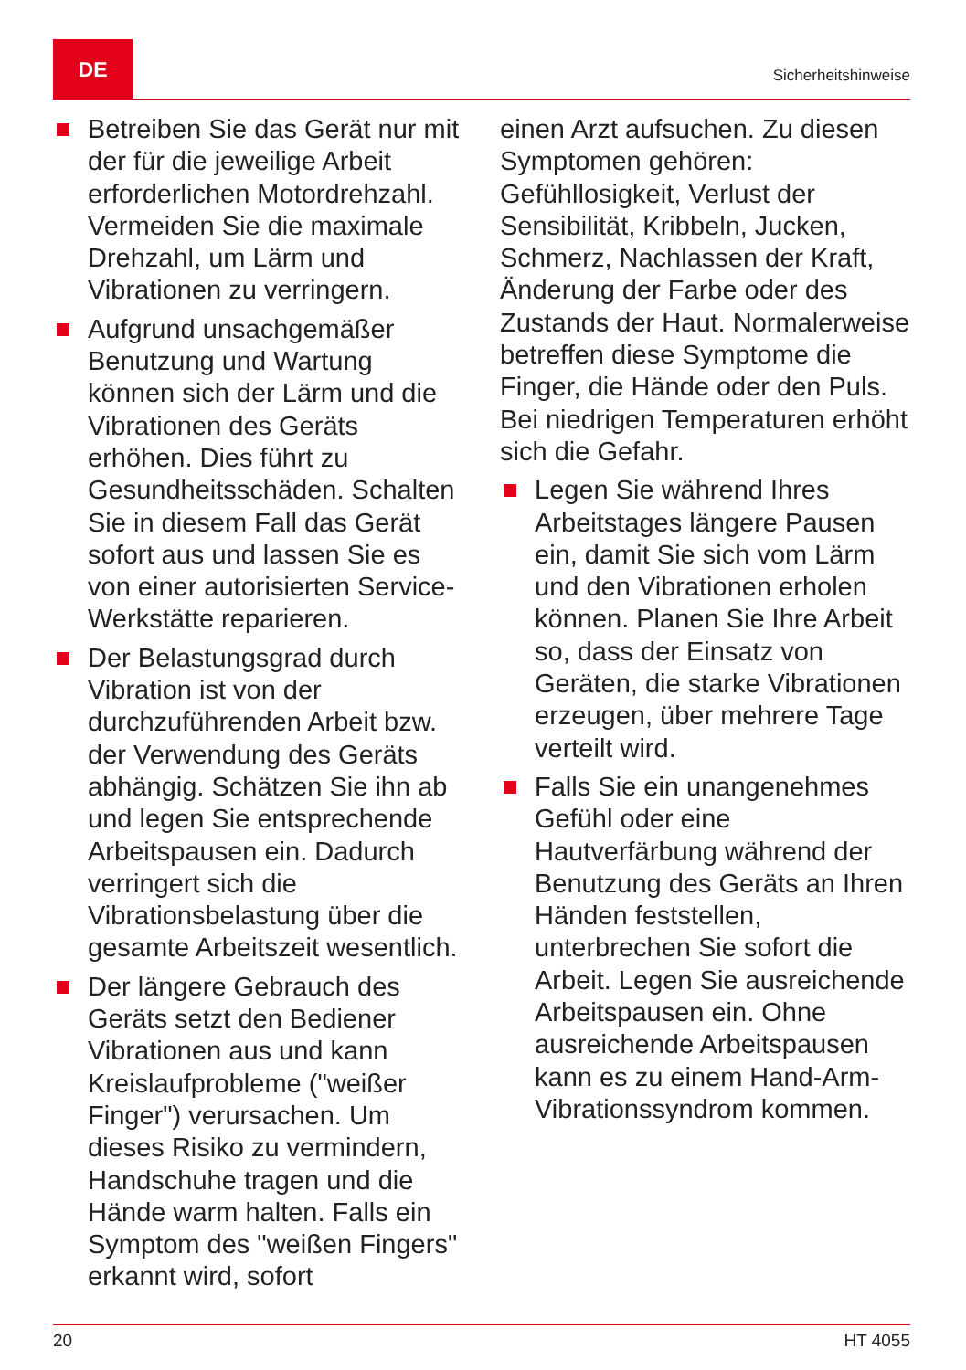DE
Sicherheitshinweise
Betreiben Sie das Gerät nur mit der für die jeweilige Arbeit erforderlichen Motordrehzahl. Vermeiden Sie die maximale Drehzahl, um Lärm und Vibrationen zu verringern.
Aufgrund unsachgemäßer Benutzung und Wartung können sich der Lärm und die Vibrationen des Geräts erhöhen. Dies führt zu Gesundheitsschäden. Schalten Sie in diesem Fall das Gerät sofort aus und lassen Sie es von einer autorisierten Service-Werkstätte reparieren.
Der Belastungsgrad durch Vibration ist von der durchzuführenden Arbeit bzw. der Verwendung des Geräts abhängig. Schätzen Sie ihn ab und legen Sie entsprechende Arbeitspausen ein. Dadurch verringert sich die Vibrationsbelastung über die gesamte Arbeitszeit wesentlich.
Der längere Gebrauch des Geräts setzt den Bediener Vibrationen aus und kann Kreislaufprobleme ("weißer Finger") verursachen. Um dieses Risiko zu vermindern, Handschuhe tragen und die Hände warm halten. Falls ein Symptom des "weißen Fingers" erkannt wird, sofort
einen Arzt aufsuchen. Zu diesen Symptomen gehören: Gefühllosigkeit, Verlust der Sensibilität, Kribbeln, Jucken, Schmerz, Nachlassen der Kraft, Änderung der Farbe oder des Zustands der Haut. Normalerweise betreffen diese Symptome die Finger, die Hände oder den Puls. Bei niedrigen Temperaturen erhöht sich die Gefahr.
Legen Sie während Ihres Arbeitstages längere Pausen ein, damit Sie sich vom Lärm und den Vibrationen erholen können. Planen Sie Ihre Arbeit so, dass der Einsatz von Geräten, die starke Vibrationen erzeugen, über mehrere Tage verteilt wird.
Falls Sie ein unangenehmes Gefühl oder eine Hautverfärbung während der Benutzung des Geräts an Ihren Händen feststellen, unterbrechen Sie sofort die Arbeit. Legen Sie ausreichende Arbeitspausen ein. Ohne ausreichende Arbeitspausen kann es zu einem Hand-Arm-Vibrationssyndrom kommen.
20 HT 4055